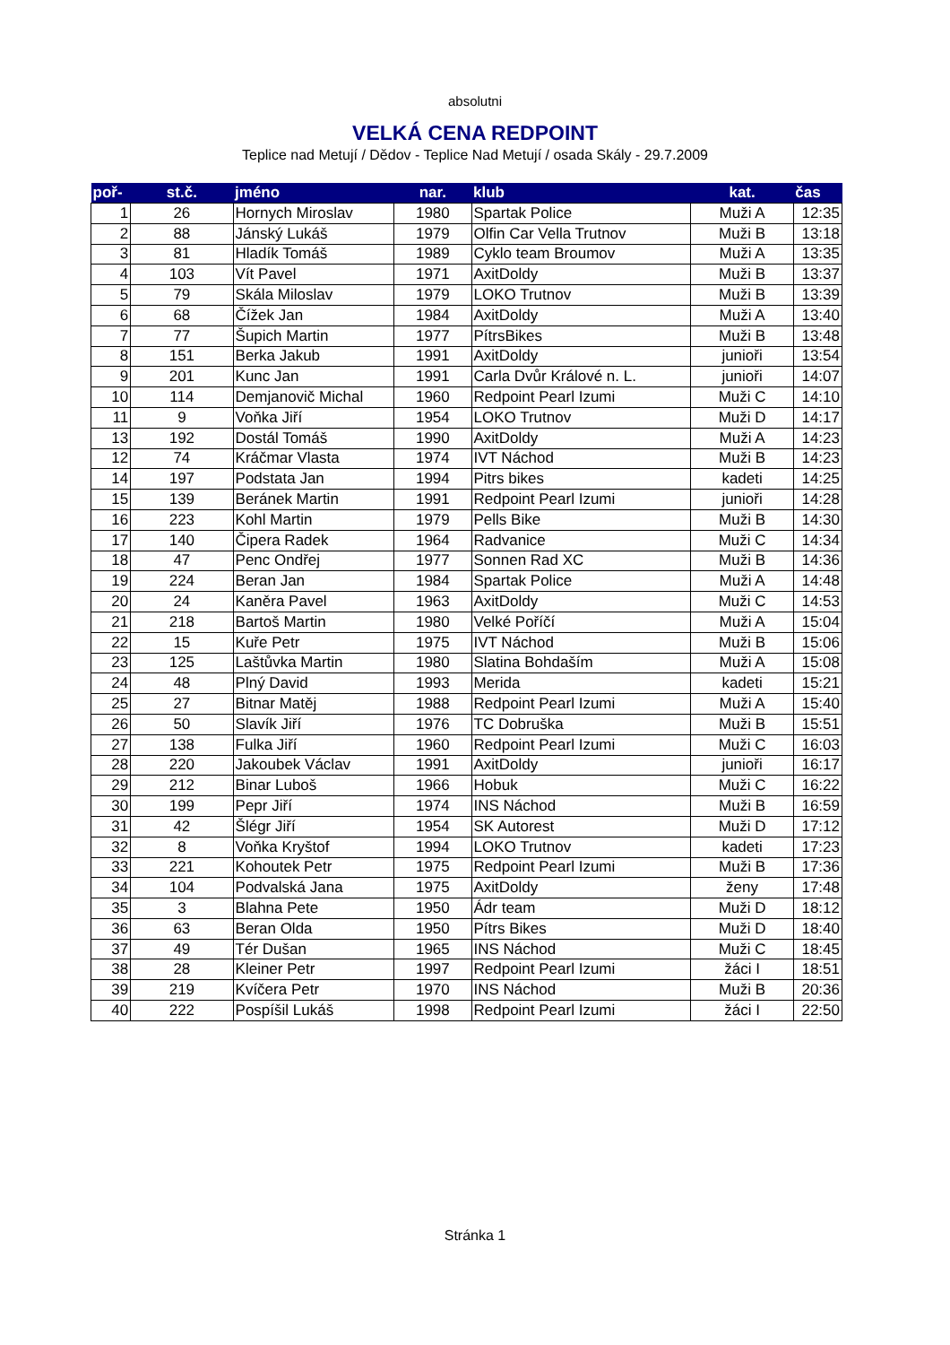absolutni
VELKÁ CENA REDPOINT
Teplice nad Metují / Dědov - Teplice Nad Metují / osada Skály - 29.7.2009
| poř- | st.č. | jméno | nar. | klub | kat. | čas |
| --- | --- | --- | --- | --- | --- | --- |
| 1 | 26 | Hornych Miroslav | 1980 | Spartak Police | Muži A | 12:35 |
| 2 | 88 | Jánský Lukáš | 1979 | Olfin Car Vella Trutnov | Muži B | 13:18 |
| 3 | 81 | Hladík Tomáš | 1989 | Cyklo team Broumov | Muži A | 13:35 |
| 4 | 103 | Vít Pavel | 1971 | AxitDoldy | Muži B | 13:37 |
| 5 | 79 | Skála Miloslav | 1979 | LOKO Trutnov | Muži B | 13:39 |
| 6 | 68 | Čížek Jan | 1984 | AxitDoldy | Muži A | 13:40 |
| 7 | 77 | Šupich Martin | 1977 | PítrsBikes | Muži B | 13:48 |
| 8 | 151 | Berka Jakub | 1991 | AxitDoldy | junioři | 13:54 |
| 9 | 201 | Kunc Jan | 1991 | Carla Dvůr Králové n. L. | junioři | 14:07 |
| 10 | 114 | Demjanovič Michal | 1960 | Redpoint Pearl Izumi | Muži C | 14:10 |
| 11 | 9 | Voňka Jiří | 1954 | LOKO Trutnov | Muži D | 14:17 |
| 13 | 192 | Dostál Tomáš | 1990 | AxitDoldy | Muži A | 14:23 |
| 12 | 74 | Kráčmar Vlasta | 1974 | IVT Náchod | Muži B | 14:23 |
| 14 | 197 | Podstata Jan | 1994 | Pitrs bikes | kadeti | 14:25 |
| 15 | 139 | Beránek Martin | 1991 | Redpoint Pearl Izumi | junioři | 14:28 |
| 16 | 223 | Kohl Martin | 1979 | Pells Bike | Muži B | 14:30 |
| 17 | 140 | Čipera Radek | 1964 | Radvanice | Muži C | 14:34 |
| 18 | 47 | Penc Ondřej | 1977 | Sonnen Rad XC | Muži B | 14:36 |
| 19 | 224 | Beran Jan | 1984 | Spartak Police | Muži A | 14:48 |
| 20 | 24 | Kaněra Pavel | 1963 | AxitDoldy | Muži C | 14:53 |
| 21 | 218 | Bartoš Martin | 1980 | Velké Poříčí | Muži A | 15:04 |
| 22 | 15 | Kuře Petr | 1975 | IVT Náchod | Muži B | 15:06 |
| 23 | 125 | Laštůvka Martin | 1980 | Slatina Bohdaším | Muži A | 15:08 |
| 24 | 48 | Plný David | 1993 | Merida | kadeti | 15:21 |
| 25 | 27 | Bitnar Matěj | 1988 | Redpoint Pearl Izumi | Muži A | 15:40 |
| 26 | 50 | Slavík Jiří | 1976 | TC Dobruška | Muži B | 15:51 |
| 27 | 138 | Fulka Jiří | 1960 | Redpoint Pearl Izumi | Muži C | 16:03 |
| 28 | 220 | Jakoubek Václav | 1991 | AxitDoldy | junioři | 16:17 |
| 29 | 212 | Binar Luboš | 1966 | Hobuk | Muži C | 16:22 |
| 30 | 199 | Pepr Jiří | 1974 | INS Náchod | Muži B | 16:59 |
| 31 | 42 | Šlégr Jiří | 1954 | SK Autorest | Muži D | 17:12 |
| 32 | 8 | Voňka Kryštof | 1994 | LOKO Trutnov | kadeti | 17:23 |
| 33 | 221 | Kohoutek Petr | 1975 | Redpoint Pearl Izumi | Muži B | 17:36 |
| 34 | 104 | Podvalská Jana | 1975 | AxitDoldy | ženy | 17:48 |
| 35 | 3 | Blahna Pete | 1950 | Ádr team | Muži D | 18:12 |
| 36 | 63 | Beran Olda | 1950 | Pítrs Bikes | Muži D | 18:40 |
| 37 | 49 | Tér Dušan | 1965 | INS Náchod | Muži C | 18:45 |
| 38 | 28 | Kleiner Petr | 1997 | Redpoint Pearl Izumi | žáci I | 18:51 |
| 39 | 219 | Kvíčera Petr | 1970 | INS Náchod | Muži B | 20:36 |
| 40 | 222 | Pospíšil Lukáš | 1998 | Redpoint Pearl Izumi | žáci I | 22:50 |
Stránka 1